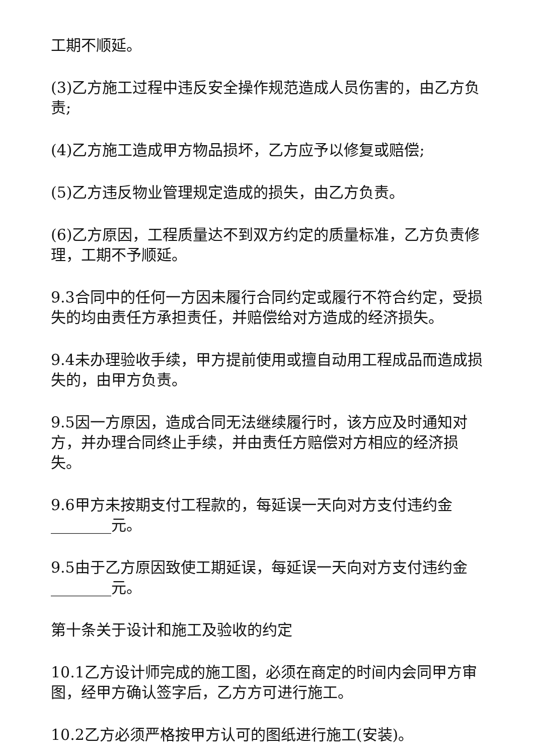工期不顺延。
(3)乙方施工过程中违反安全操作规范造成人员伤害的，由乙方负责;
(4)乙方施工造成甲方物品损坏，乙方应予以修复或赔偿;
(5)乙方违反物业管理规定造成的损失，由乙方负责。
(6)乙方原因，工程质量达不到双方约定的质量标准，乙方负责修理，工期不予顺延。
9.3合同中的任何一方因未履行合同约定或履行不符合约定，受损失的均由责任方承担责任，并赔偿给对方造成的经济损失。
9.4未办理验收手续，甲方提前使用或擅自动用工程成品而造成损失的，由甲方负责。
9.5因一方原因，造成合同无法继续履行时，该方应及时通知对方，并办理合同终止手续，并由责任方赔偿对方相应的经济损失。
9.6甲方未按期支付工程款的，每延误一天向对方支付违约金________元。
9.5由于乙方原因致使工期延误，每延误一天向对方支付违约金________元。
第十条关于设计和施工及验收的约定
10.1乙方设计师完成的施工图，必须在商定的时间内会同甲方审图，经甲方确认签字后，乙方方可进行施工。
10.2乙方必须严格按甲方认可的图纸进行施工(安装)。